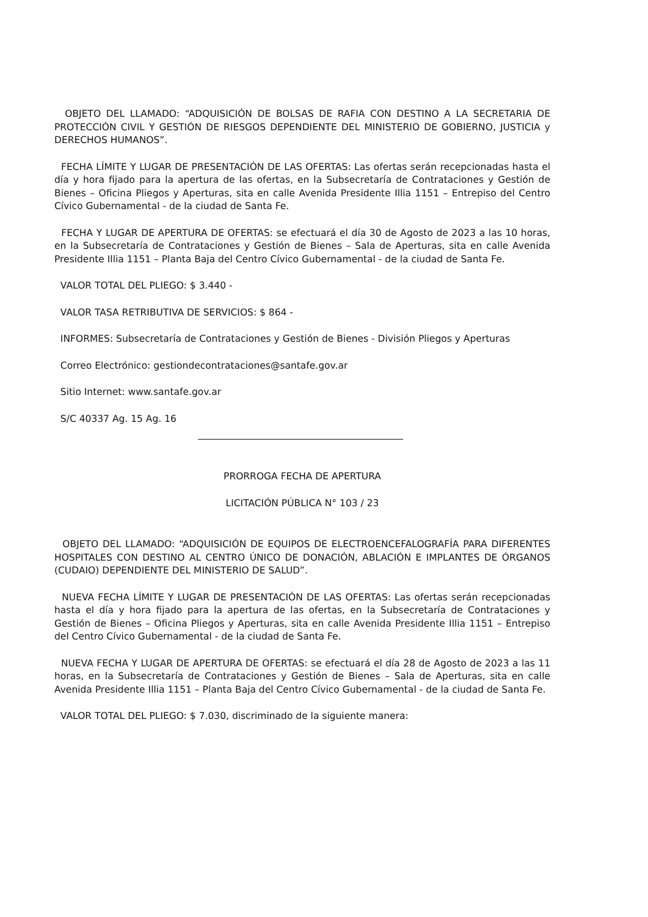OBJETO DEL LLAMADO: “ADQUISICIÓN DE BOLSAS DE RAFIA CON DESTINO A LA SECRETARIA DE PROTECCIÓN CIVIL Y GESTIÓN DE RIESGOS DEPENDIENTE DEL MINISTERIO DE GOBIERNO, JUSTICIA y DERECHOS HUMANOS”.
FECHA LÍMITE Y LUGAR DE PRESENTACIÓN DE LAS OFERTAS: Las ofertas serán recepcionadas hasta el día y hora fijado para la apertura de las ofertas, en la Subsecretaría de Contrataciones y Gestión de Bienes – Oficina Pliegos y Aperturas, sita en calle Avenida Presidente Illia 1151 – Entrepiso del Centro Cívico Gubernamental - de la ciudad de Santa Fe.
FECHA Y LUGAR DE APERTURA DE OFERTAS: se efectuará el día 30 de Agosto de 2023 a las 10 horas, en la Subsecretaría de Contrataciones y Gestión de Bienes – Sala de Aperturas, sita en calle Avenida Presidente Illia 1151 – Planta Baja del Centro Cívico Gubernamental - de la ciudad de Santa Fe.
VALOR TOTAL DEL PLIEGO: $ 3.440 -
VALOR TASA RETRIBUTIVA DE SERVICIOS: $ 864 -
INFORMES: Subsecretaría de Contrataciones y Gestión de Bienes - División Pliegos y Aperturas
Correo Electrónico: gestiondecontrataciones@santafe.gov.ar
Sitio Internet: www.santafe.gov.ar
S/C 40337 Ag. 15 Ag. 16
PRORROGA FECHA DE APERTURA
LICITACIÓN PÚBLICA N° 103 / 23
OBJETO DEL LLAMADO: “ADQUISICIÓN DE EQUIPOS DE ELECTROENCEFALOGRAFÍA PARA DIFERENTES HOSPITALES CON DESTINO AL CENTRO ÚNICO DE DONACIÓN, ABLACIÓN E IMPLANTES DE ÓRGANOS (CUDAIO) DEPENDIENTE DEL MINISTERIO DE SALUD”.
NUEVA FECHA LÍMITE Y LUGAR DE PRESENTACIÓN DE LAS OFERTAS: Las ofertas serán recepcionadas hasta el día y hora fijado para la apertura de las ofertas, en la Subsecretaría de Contrataciones y Gestión de Bienes – Oficina Pliegos y Aperturas, sita en calle Avenida Presidente Illia 1151 – Entrepiso del Centro Cívico Gubernamental - de la ciudad de Santa Fe.
NUEVA FECHA Y LUGAR DE APERTURA DE OFERTAS: se efectuará el día 28 de Agosto de 2023 a las 11 horas, en la Subsecretaría de Contrataciones y Gestión de Bienes – Sala de Aperturas, sita en calle Avenida Presidente Illia 1151 – Planta Baja del Centro Cívico Gubernamental - de la ciudad de Santa Fe.
VALOR TOTAL DEL PLIEGO: $ 7.030, discriminado de la siguiente manera: